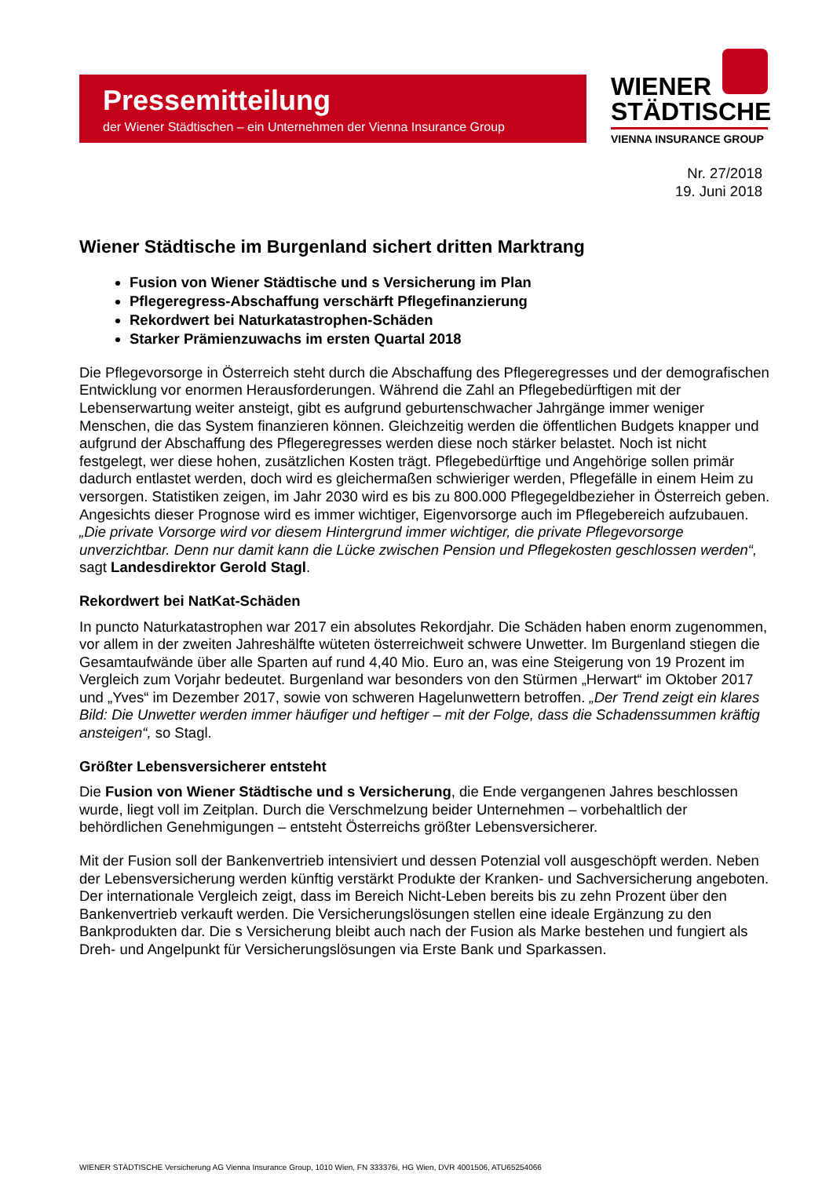Pressemitteilung
der Wiener Städtischen – ein Unternehmen der Vienna Insurance Group
WIENER
STÄDTISCHE
VIENNA INSURANCE GROUP
Nr. 27/2018
19. Juni 2018
Wiener Städtische im Burgenland sichert dritten Marktrang
Fusion von Wiener Städtische und s Versicherung im Plan
Pflegeregress-Abschaffung verschärft Pflegefinanzierung
Rekordwert bei Naturkatastrophen-Schäden
Starker Prämienzuwachs im ersten Quartal 2018
Die Pflegevorsorge in Österreich steht durch die Abschaffung des Pflegeregresses und der demografischen Entwicklung vor enormen Herausforderungen. Während die Zahl an Pflegebedürftigen mit der Lebenserwartung weiter ansteigt, gibt es aufgrund geburtenschwacher Jahrgänge immer weniger Menschen, die das System finanzieren können. Gleichzeitig werden die öffentlichen Budgets knapper und aufgrund der Abschaffung des Pflegeregresses werden diese noch stärker belastet. Noch ist nicht festgelegt, wer diese hohen, zusätzlichen Kosten trägt. Pflegebedürftige und Angehörige sollen primär dadurch entlastet werden, doch wird es gleichermaßen schwieriger werden, Pflegefälle in einem Heim zu versorgen. Statistiken zeigen, im Jahr 2030 wird es bis zu 800.000 Pflegegeldbezieher in Österreich geben. Angesichts dieser Prognose wird es immer wichtiger, Eigenvorsorge auch im Pflegebereich aufzubauen. „Die private Vorsorge wird vor diesem Hintergrund immer wichtiger, die private Pflegevorsorge unverzichtbar. Denn nur damit kann die Lücke zwischen Pension und Pflegekosten geschlossen werden“, sagt Landesdirektor Gerold Stagl.
Rekordwert bei NatKat-Schäden
In puncto Naturkatastrophen war 2017 ein absolutes Rekordjahr. Die Schäden haben enorm zugenommen, vor allem in der zweiten Jahreshälfte wüteten österreichweit schwere Unwetter. Im Burgenland stiegen die Gesamtaufwände über alle Sparten auf rund 4,40 Mio. Euro an, was eine Steigerung von 19 Prozent im Vergleich zum Vorjahr bedeutet. Burgenland war besonders von den Stürmen „Herwart“ im Oktober 2017 und „Yves“ im Dezember 2017, sowie von schweren Hagelunwettern betroffen. „Der Trend zeigt ein klares Bild: Die Unwetter werden immer häufiger und heftiger – mit der Folge, dass die Schadenssummen kräftig ansteigen“, so Stagl.
Größter Lebensversicherer entsteht
Die Fusion von Wiener Städtische und s Versicherung, die Ende vergangenen Jahres beschlossen wurde, liegt voll im Zeitplan. Durch die Verschmelzung beider Unternehmen – vorbehaltlich der behördlichen Genehmigungen – entsteht Österreichs größter Lebensversicherer.
Mit der Fusion soll der Bankenvertrieb intensiviert und dessen Potenzial voll ausgeschöpft werden. Neben der Lebensversicherung werden künftig verstärkt Produkte der Kranken- und Sachversicherung angeboten. Der internationale Vergleich zeigt, dass im Bereich Nicht-Leben bereits bis zu zehn Prozent über den Bankenvertrieb verkauft werden. Die Versicherungslösungen stellen eine ideale Ergänzung zu den Bankprodukten dar. Die s Versicherung bleibt auch nach der Fusion als Marke bestehen und fungiert als Dreh- und Angelpunkt für Versicherungslösungen via Erste Bank und Sparkassen.
WIENER STÄDTISCHE Versicherung AG Vienna Insurance Group, 1010 Wien, FN 333376i, HG Wien, DVR 4001506, ATU65254066